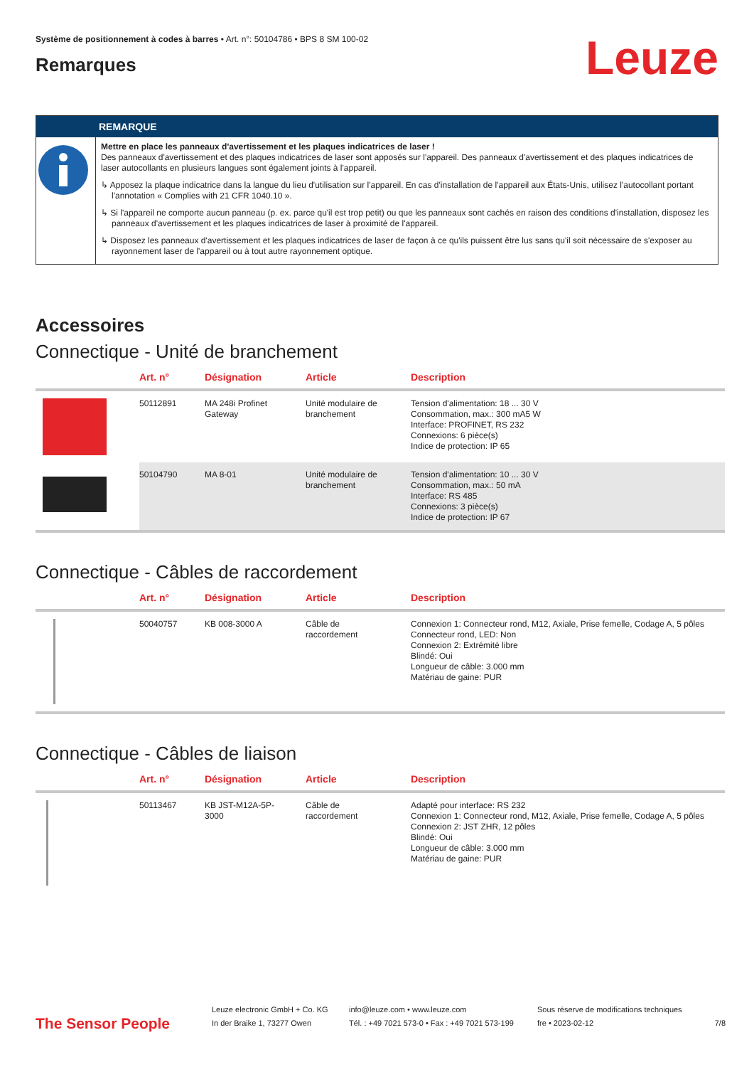Système de positionnement à codes à barres • Art. n°: 50104786 • BPS 8 SM 100-02
Remarques
Leuze
REMARQUE
Mettre en place les panneaux d'avertissement et les plaques indicatrices de laser !
Des panneaux d'avertissement et des plaques indicatrices de laser sont apposés sur l'appareil. Des panneaux d'avertissement et des plaques indicatrices de laser autocollants en plusieurs langues sont également joints à l'appareil.
↳ Apposez la plaque indicatrice dans la langue du lieu d'utilisation sur l'appareil. En cas d'installation de l'appareil aux États-Unis, utilisez l'autocollant portant l'annotation « Complies with 21 CFR 1040.10 ».
↳ Si l'appareil ne comporte aucun panneau (p. ex. parce qu'il est trop petit) ou que les panneaux sont cachés en raison des conditions d'installation, disposez les panneaux d'avertissement et les plaques indicatrices de laser à proximité de l'appareil.
↳ Disposez les panneaux d'avertissement et les plaques indicatrices de laser de façon à ce qu'ils puissent être lus sans qu'il soit nécessaire de s'exposer au rayonnement laser de l'appareil ou à tout autre rayonnement optique.
Accessoires
Connectique - Unité de branchement
| | Art. n° | Désignation | Article | Description |
| --- | --- | --- | --- | --- |
| | 50112891 | MA 248i Profinet Gateway | Unité modulaire de branchement | Tension d'alimentation: 18 ... 30 V Consommation, max.: 300 mA5 W Interface: PROFINET, RS 232 Connexions: 6 pièce(s) Indice de protection: IP 65 |
| | 50104790 | MA 8-01 | Unité modulaire de branchement | Tension d'alimentation: 10 ... 30 V Consommation, max.: 50 mA Interface: RS 485 Connexions: 3 pièce(s) Indice de protection: IP 67 |
Connectique - Câbles de raccordement
| | Art. n° | Désignation | Article | Description |
| --- | --- | --- | --- | --- |
| | 50040757 | KB 008-3000 A | Câble de raccordement | Connexion 1: Connecteur rond, M12, Axiale, Prise femelle, Codage A, 5 pôles Connecteur rond, LED: Non Connexion 2: Extrémité libre Blindé: Oui Longueur de câble: 3.000 mm Matériau de gaine: PUR |
Connectique - Câbles de liaison
| | Art. n° | Désignation | Article | Description |
| --- | --- | --- | --- | --- |
| | 50113467 | KB JST-M12A-5P- 3000 | Câble de raccordement | Adapté pour interface: RS 232 Connexion 1: Connecteur rond, M12, Axiale, Prise femelle, Codage A, 5 pôles Connexion 2: JST ZHR, 12 pôles Blindé: Oui Longueur de câble: 3.000 mm Matériau de gaine: PUR |
The Sensor People
Leuze electronic GmbH + Co. KG
In der Braike 1, 73277 Owen
info@leuze.com • www.leuze.com
Tél. : +49 7021 573-0 • Fax : +49 7021 573-199
Sous réserve de modifications techniques
fre • 2023-02-12
7/8